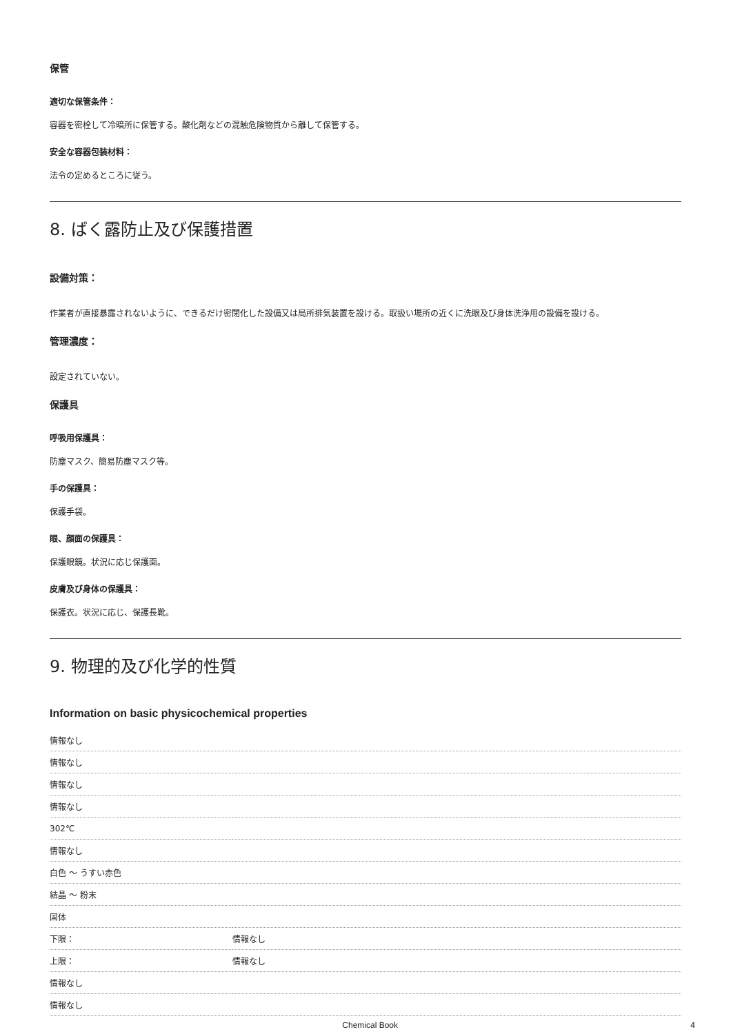保管
適切な保管条件：
容器を密栓して冷暗所に保管する。酸化剤などの混触危険物質から離して保管する。
安全な容器包装材料：
法令の定めるところに従う。
8. ばく露防止及び保護措置
設備対策：
作業者が直接暴露されないように、できるだけ密閉化した設備又は局所排気装置を設ける。取扱い場所の近くに洗眼及び身体洗浄用の設備を設ける。
管理濃度：
設定されていない。
保護具
呼吸用保護具：
防塵マスク、簡易防塵マスク等。
手の保護具：
保護手袋。
眼、顔面の保護具：
保護眼鏡。状況に応じ保護面。
皮膚及び身体の保護具：
保護衣。状況に応じ、保護長靴。
9. 物理的及び化学的性質
Information on basic physicochemical properties
| 情報なし | |
| 情報なし | |
| 情報なし | |
| 情報なし | |
| 302℃ | |
| 情報なし | |
| 白色 ～ うすい赤色 | |
| 結晶 ～ 粉末 | |
| 固体 | |
| 下限： | 情報なし |
| 上限： | 情報なし |
| 情報なし | |
| 情報なし | |
Chemical Book 4